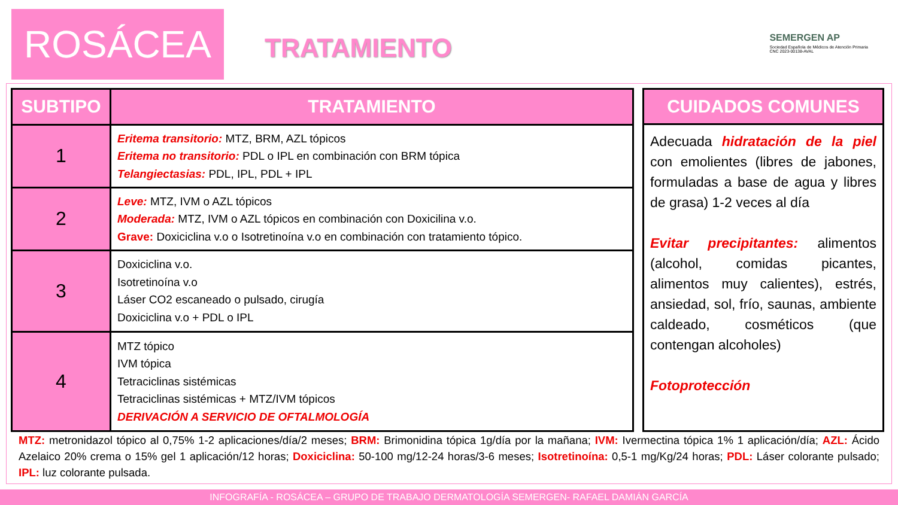ROSÁCEA
TRATAMIENTO
SEMERGEN AP
Sociedad Española de Médicos de Atención Primaria
CNC 2023-00138-AVAL
| SUBTIPO | TRATAMIENTO |
| --- | --- |
| 1 | Eritema transitorio: MTZ, BRM, AZL tópicos Eritema no transitorio: PDL o IPL en combinación con BRM tópica Telangiectasias: PDL, IPL, PDL + IPL |
| 2 | Leve: MTZ, IVM o AZL tópicos Moderada: MTZ, IVM o AZL tópicos en combinación con Doxicilina v.o. Grave: Doxiciclina v.o o Isotretinoína v.o en combinación con tratamiento tópico. |
| 3 | Doxiciclina v.o. Isotretinoína v.o Láser CO2 escaneado o pulsado, cirugía Doxiciclina v.o + PDL o IPL |
| 4 | MTZ tópico IVM tópica Tetraciclinas sistémicas Tetraciclinas sistémicas + MTZ/IVM tópicos DERIVACIÓN A SERVICIO DE OFTALMOLOGÍA |
| CUIDADOS COMUNES |
| --- |
| Adecuada hidratación de la piel con emolientes (libres de jabones, formuladas a base de agua y libres de grasa) 1-2 veces al día Evitar precipitantes: alimentos (alcohol, comidas picantes, alimentos muy calientes), estrés, ansiedad, sol, frío, saunas, ambiente caldeado, cosméticos (que contengan alcoholes) Fotoprotección |
MTZ: metronidazol tópico al 0,75% 1-2 aplicaciones/día/2 meses; BRM: Brimonidina tópica 1g/día por la mañana; IVM: Ivermectina tópica 1% 1 aplicación/día; AZL: Ácido Azelaico 20% crema o 15% gel 1 aplicación/12 horas; Doxiciclina: 50-100 mg/12-24 horas/3-6 meses; Isotretinoína: 0,5-1 mg/Kg/24 horas; PDL: Láser colorante pulsado; IPL: luz colorante pulsada.
INFOGRAFÍA - ROSÁCEA – GRUPO DE TRABAJO DERMATOLOGÍA SEMERGEN- RAFAEL DAMIÁN GARCÍA